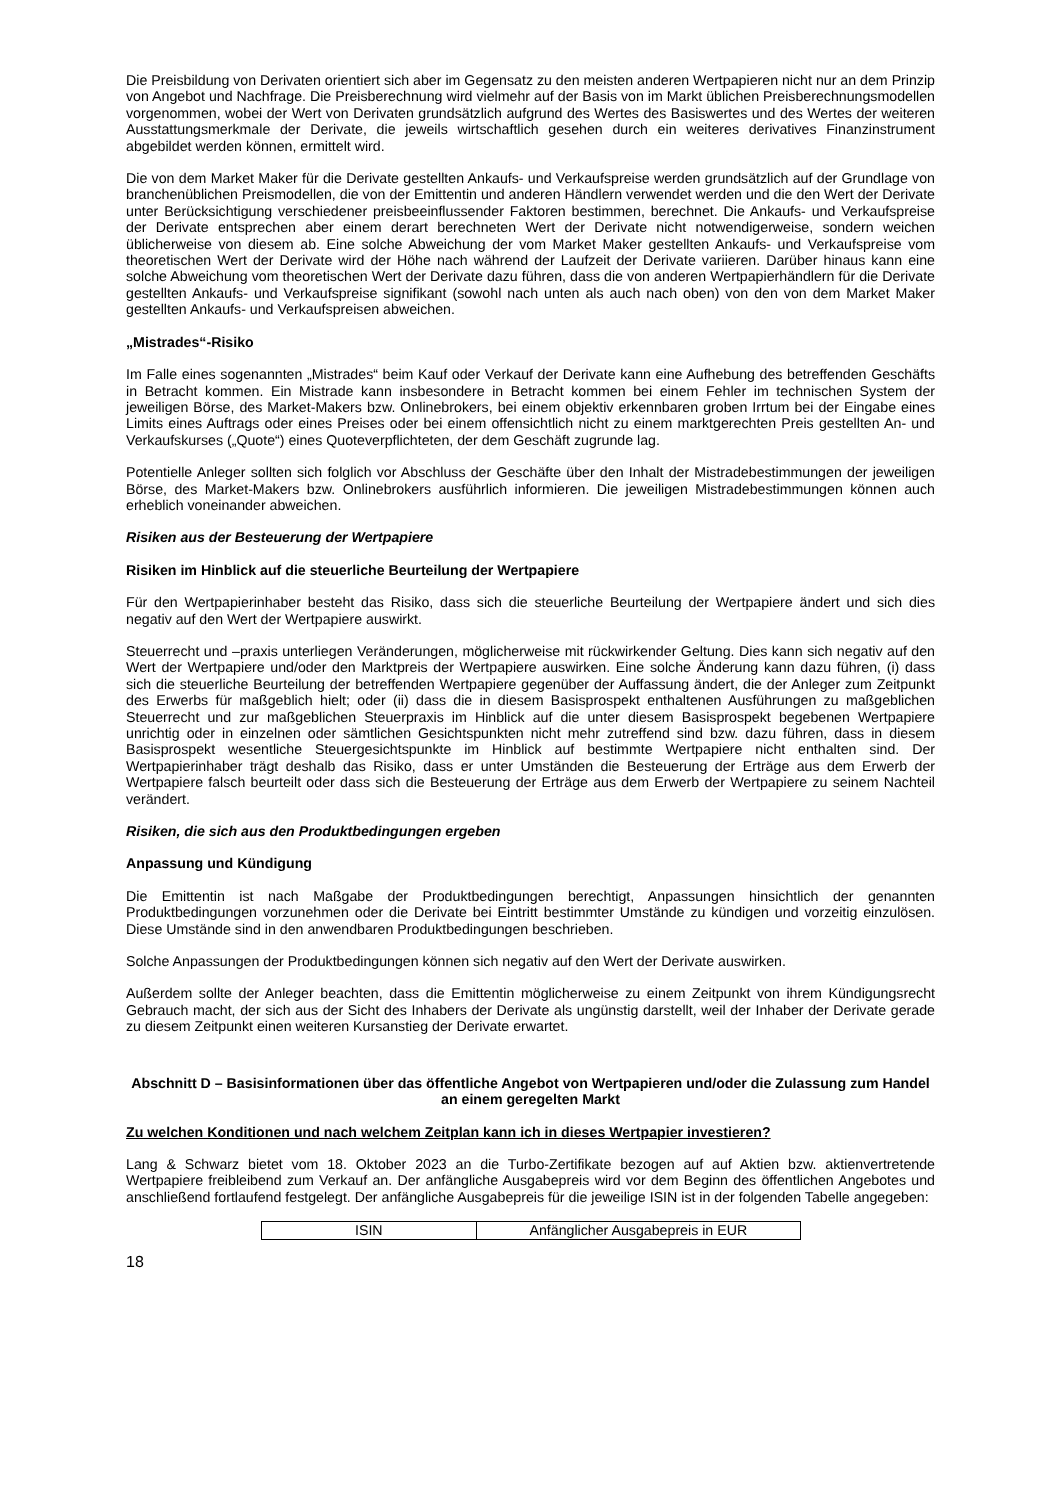Die Preisbildung von Derivaten orientiert sich aber im Gegensatz zu den meisten anderen Wertpapieren nicht nur an dem Prinzip von Angebot und Nachfrage. Die Preisberechnung wird vielmehr auf der Basis von im Markt üblichen Preisberechnungsmodellen vorgenommen, wobei der Wert von Derivaten grundsätzlich aufgrund des Wertes des Basiswertes und des Wertes der weiteren Ausstattungsmerkmale der Derivate, die jeweils wirtschaftlich gesehen durch ein weiteres derivatives Finanzinstrument abgebildet werden können, ermittelt wird.
Die von dem Market Maker für die Derivate gestellten Ankaufs- und Verkaufspreise werden grundsätzlich auf der Grundlage von branchenüblichen Preismodellen, die von der Emittentin und anderen Händlern verwendet werden und die den Wert der Derivate unter Berücksichtigung verschiedener preisbeeinflussender Faktoren bestimmen, berechnet. Die Ankaufs- und Verkaufspreise der Derivate entsprechen aber einem derart berechneten Wert der Derivate nicht notwendigerweise, sondern weichen üblicherweise von diesem ab. Eine solche Abweichung der vom Market Maker gestellten Ankaufs- und Verkaufspreise vom theoretischen Wert der Derivate wird der Höhe nach während der Laufzeit der Derivate variieren. Darüber hinaus kann eine solche Abweichung vom theoretischen Wert der Derivate dazu führen, dass die von anderen Wertpapierhändlern für die Derivate gestellten Ankaufs- und Verkaufspreise signifikant (sowohl nach unten als auch nach oben) von den von dem Market Maker gestellten Ankaufs- und Verkaufspreisen abweichen.
„Mistrades“-Risiko
Im Falle eines sogenannten „Mistrades“ beim Kauf oder Verkauf der Derivate kann eine Aufhebung des betreffenden Geschäfts in Betracht kommen. Ein Mistrade kann insbesondere in Betracht kommen bei einem Fehler im technischen System der jeweiligen Börse, des Market-Makers bzw. Onlinebrokers, bei einem objektiv erkennbaren groben Irrtum bei der Eingabe eines Limits eines Auftrags oder eines Preises oder bei einem offensichtlich nicht zu einem marktgerechten Preis gestellten An- und Verkaufskurses („Quote“) eines Quoteverpflichteten, der dem Geschäft zugrunde lag.
Potentielle Anleger sollten sich folglich vor Abschluss der Geschäfte über den Inhalt der Mistradebestimmungen der jeweiligen Börse, des Market-Makers bzw. Onlinebrokers ausführlich informieren. Die jeweiligen Mistradebestimmungen können auch erheblich voneinander abweichen.
Risiken aus der Besteuerung der Wertpapiere
Risiken im Hinblick auf die steuerliche Beurteilung der Wertpapiere
Für den Wertpapierinhaber besteht das Risiko, dass sich die steuerliche Beurteilung der Wertpapiere ändert und sich dies negativ auf den Wert der Wertpapiere auswirkt.
Steuerrecht und –praxis unterliegen Veränderungen, möglicherweise mit rückwirkender Geltung. Dies kann sich negativ auf den Wert der Wertpapiere und/oder den Marktpreis der Wertpapiere auswirken. Eine solche Änderung kann dazu führen, (i) dass sich die steuerliche Beurteilung der betreffenden Wertpapiere gegenüber der Auffassung ändert, die der Anleger zum Zeitpunkt des Erwerbs für maßgeblich hielt; oder (ii) dass die in diesem Basisprospekt enthaltenen Ausführungen zu maßgeblichen Steuerrecht und zur maßgeblichen Steuerpraxis im Hinblick auf die unter diesem Basisprospekt begebenen Wertpapiere unrichtig oder in einzelnen oder sämtlichen Gesichtspunkten nicht mehr zutreffend sind bzw. dazu führen, dass in diesem Basisprospekt wesentliche Steuergesichtspunkte im Hinblick auf bestimmte Wertpapiere nicht enthalten sind. Der Wertpapierinhaber trägt deshalb das Risiko, dass er unter Umständen die Besteuerung der Erträge aus dem Erwerb der Wertpapiere falsch beurteilt oder dass sich die Besteuerung der Erträge aus dem Erwerb der Wertpapiere zu seinem Nachteil verändert.
Risiken, die sich aus den Produktbedingungen ergeben
Anpassung und Kündigung
Die Emittentin ist nach Maßgabe der Produktbedingungen berechtigt, Anpassungen hinsichtlich der genannten Produktbedingungen vorzunehmen oder die Derivate bei Eintritt bestimmter Umstände zu kündigen und vorzeitig einzulösen. Diese Umstände sind in den anwendbaren Produktbedingungen beschrieben.
Solche Anpassungen der Produktbedingungen können sich negativ auf den Wert der Derivate auswirken.
Außerdem sollte der Anleger beachten, dass die Emittentin möglicherweise zu einem Zeitpunkt von ihrem Kündigungsrecht Gebrauch macht, der sich aus der Sicht des Inhabers der Derivate als ungünstig darstellt, weil der Inhaber der Derivate gerade zu diesem Zeitpunkt einen weiteren Kursanstieg der Derivate erwartet.
Abschnitt D – Basisinformationen über das öffentliche Angebot von Wertpapieren und/oder die Zulassung zum Handel an einem geregelten Markt
Zu welchen Konditionen und nach welchem Zeitplan kann ich in dieses Wertpapier investieren?
Lang & Schwarz bietet vom 18. Oktober 2023 an die Turbo-Zertifikate bezogen auf auf Aktien bzw. aktienvertretende Wertpapiere freibleibend zum Verkauf an. Der anfängliche Ausgabepreis wird vor dem Beginn des öffentlichen Angebotes und anschließend fortlaufend festgelegt. Der anfängliche Ausgabepreis für die jeweilige ISIN ist in der folgenden Tabelle angegeben:
| ISIN | Anfänglicher Ausgabepreis in EUR |
18